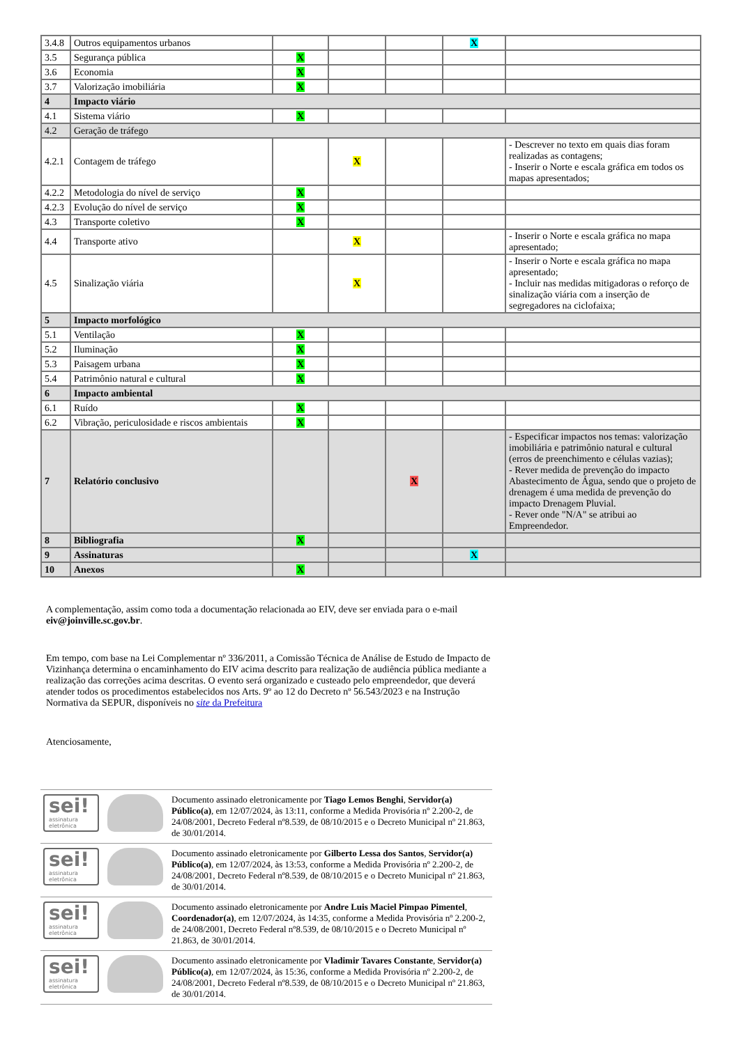| 3.4.8 | Outros equipamentos urbanos | | | | X | |
| 3.5 | Segurança pública | X | | | | |
| 3.6 | Economia | X | | | | |
| 3.7 | Valorização imobiliária | X | | | | |
| 4 | Impacto viário | | | | | |
| 4.1 | Sistema viário | X | | | | |
| 4.2 | Geração de tráfego | | | | | |
| 4.2.1 | Contagem de tráfego | | X | | | - Descrever no texto em quais dias foram realizadas as contagens; - Inserir o Norte e escala gráfica em todos os mapas apresentados; |
| 4.2.2 | Metodologia do nível de serviço | X | | | | |
| 4.2.3 | Evolução do nível de serviço | X | | | | |
| 4.3 | Transporte coletivo | X | | | | |
| 4.4 | Transporte ativo | | X | | | - Inserir o Norte e escala gráfica no mapa apresentado; |
| 4.5 | Sinalização viária | | X | | | - Inserir o Norte e escala gráfica no mapa apresentado; - Incluir nas medidas mitigadoras o reforço de sinalização viária com a inserção de segregadores na ciclofaixa; |
| 5 | Impacto morfológico | | | | | |
| 5.1 | Ventilação | X | | | | |
| 5.2 | Iluminação | X | | | | |
| 5.3 | Paisagem urbana | X | | | | |
| 5.4 | Patrimônio natural e cultural | X | | | | |
| 6 | Impacto ambiental | | | | | |
| 6.1 | Ruído | X | | | | |
| 6.2 | Vibração, periculosidade e riscos ambientais | X | | | | |
| 7 | Relatório conclusivo | | | X | | - Especificar impactos nos temas: valorização imobiliária e patrimônio natural e cultural (erros de preenchimento e células vazias); - Rever medida de prevenção do impacto Abastecimento de Água, sendo que o projeto de drenagem é uma medida de prevenção do impacto Drenagem Pluvial. - Rever onde "N/A" se atribui ao Empreendedor. |
| 8 | Bibliografia | X | | | | |
| 9 | Assinaturas | | | | X | |
| 10 | Anexos | X | | | | |
A complementação, assim como toda a documentação relacionada ao EIV, deve ser enviada para o e-mail eiv@joinville.sc.gov.br.
Em tempo, com base na Lei Complementar nº 336/2011, a Comissão Técnica de Análise de Estudo de Impacto de Vizinhança determina o encaminhamento do EIV acima descrito para realização de audiência pública mediante a realização das correções acima descritas. O evento será organizado e custeado pelo empreendedor, que deverá atender todos os procedimentos estabelecidos nos Arts. 9º ao 12 do Decreto nº 56.543/2023 e na Instrução Normativa da SEPUR, disponíveis no site da Prefeitura
Atenciosamente,
| sei! assinatura eletrônica | | Documento assinado eletronicamente por Tiago Lemos Benghi , Servidor(a) Público(a) , em 12/07/2024, às 13:11, conforme a Medida Provisória nº 2.200-2, de 24/08/2001, Decreto Federal nº8.539, de 08/10/2015 e o Decreto Municipal nº 21.863, de 30/01/2014. |
| sei! assinatura eletrônica | | Documento assinado eletronicamente por Gilberto Lessa dos Santos , Servidor(a) Público(a) , em 12/07/2024, às 13:53, conforme a Medida Provisória nº 2.200-2, de 24/08/2001, Decreto Federal nº8.539, de 08/10/2015 e o Decreto Municipal nº 21.863, de 30/01/2014. |
| sei! assinatura eletrônica | | Documento assinado eletronicamente por Andre Luis Maciel Pimpao Pimentel , Coordenador(a) , em 12/07/2024, às 14:35, conforme a Medida Provisória nº 2.200-2, de 24/08/2001, Decreto Federal nº8.539, de 08/10/2015 e o Decreto Municipal nº 21.863, de 30/01/2014. |
| sei! assinatura eletrônica | | Documento assinado eletronicamente por Vladimir Tavares Constante , Servidor(a) Público(a) , em 12/07/2024, às 15:36, conforme a Medida Provisória nº 2.200-2, de 24/08/2001, Decreto Federal nº8.539, de 08/10/2015 e o Decreto Municipal nº 21.863, de 30/01/2014. |